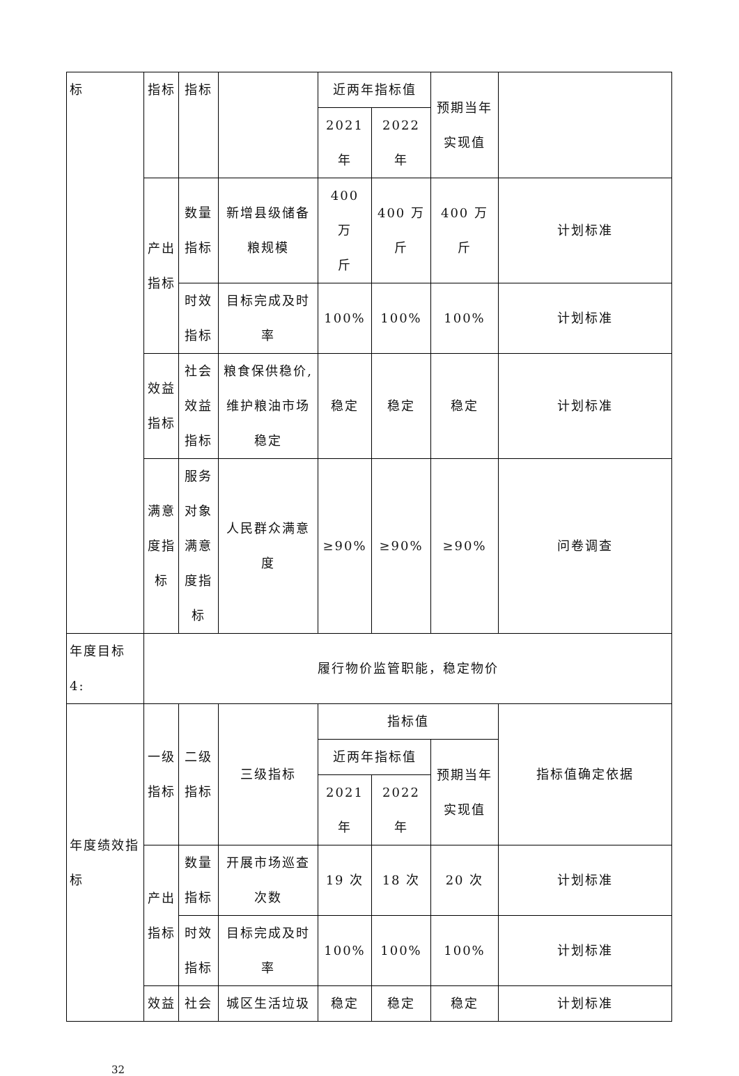| 标 | 指标 | 指标 | | 近两年指标值 | | 预期当年 实现值 | |
| | | | | 2021 年 | 2022 年 | | |
| | 产出 指标 | 数量 指标 | 新增县级储备 粮规模 | 400 万 斤 | 400 万斤 | 400 万斤 | 计划标准 |
| | | 时效 指标 | 目标完成及时 率 | 100% | 100% | 100% | 计划标准 |
| | 效益 指标 | 社会 效益 指标 | 粮食保供稳价, 维护粮油市场 稳定 | 稳定 | 稳定 | 稳定 | 计划标准 |
| | 满意 度指 标 | 服务 对象 满意 度指 标 | 人民群众满意 度 | ≥90% | ≥90% | ≥90% | 问卷调查 |
| 年度目标 4: | 履行物价监管职能，稳定物价 | | | | | | |
| 年度绩效指 标 | 一级 指标 | 二级 指标 | 三级指标 | 指标值 | | | 指标值确定依据 |
| | | | | 近两年指标值 | | 预期当年 实现值 | |
| | | | | 2021 年 | 2022 年 | | |
| | 产出 指标 | 数量 指标 | 开展市场巡查 次数 | 19 次 | 18 次 | 20 次 | 计划标准 |
| | | 时效 指标 | 目标完成及时 率 | 100% | 100% | 100% | 计划标准 |
| | 效益 | 社会 | 城区生活垃圾 | 稳定 | 稳定 | 稳定 | 计划标准 |
32